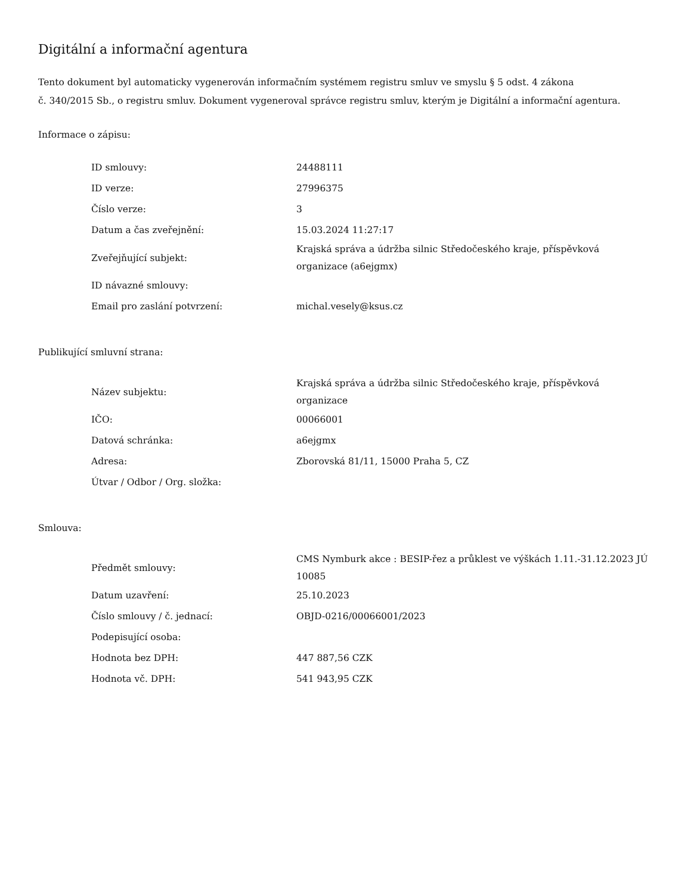Digitální a informační agentura
Tento dokument byl automaticky vygenerován informačním systémem registru smluv ve smyslu § 5 odst. 4 zákona
č. 340/2015 Sb., o registru smluv. Dokument vygeneroval správce registru smluv, kterým je Digitální a informační agentura.
Informace o zápisu:
| ID smlouvy: | 24488111 |
| ID verze: | 27996375 |
| Číslo verze: | 3 |
| Datum a čas zveřejnění: | 15.03.2024 11:27:17 |
| Zveřejňující subjekt: | Krajská správa a údržba silnic Středočeského kraje, příspěvková organizace (a6ejgmx) |
| ID návazné smlouvy: | |
| Email pro zaslání potvrzení: | michal.vesely@ksus.cz |
Publikující smluvní strana:
| Název subjektu: | Krajská správa a údržba silnic Středočeského kraje, příspěvková organizace |
| IČO: | 00066001 |
| Datová schránka: | a6ejgmx |
| Adresa: | Zborovská 81/11, 15000 Praha 5, CZ |
| Útvar / Odbor / Org. složka: | |
Smlouva:
| Předmět smlouvy: | CMS Nymburk akce : BESIP-řez a průklest ve výškách 1.11.-31.12.2023 JÚ 10085 |
| Datum uzavření: | 25.10.2023 |
| Číslo smlouvy / č. jednací: | OBJD-0216/00066001/2023 |
| Podepisující osoba: | |
| Hodnota bez DPH: | 447 887,56 CZK |
| Hodnota vč. DPH: | 541 943,95 CZK |